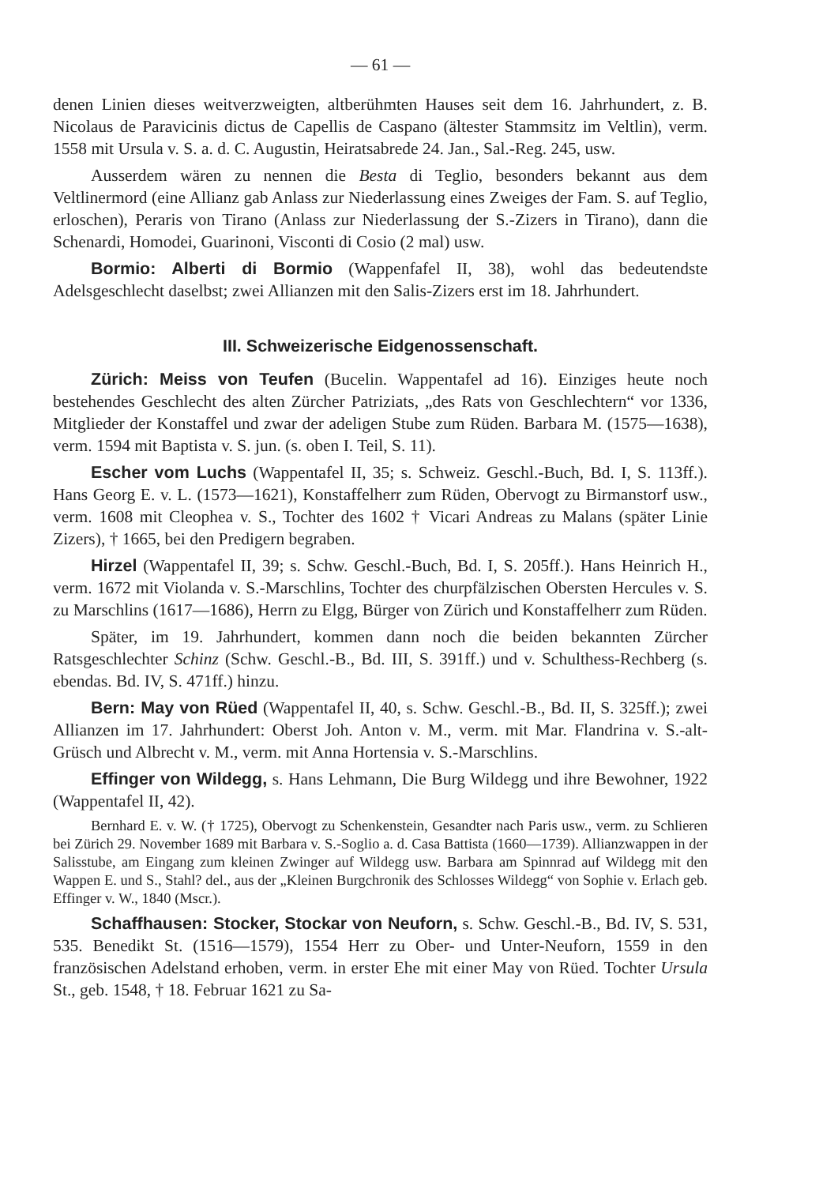— 61 —
denen Linien dieses weitverzweigten, altberühmten Hauses seit dem 16. Jahrhundert, z. B. Nicolaus de Paravicinis dictus de Capellis de Caspano (ältester Stammsitz im Veltlin), verm. 1558 mit Ursula v. S. a. d. C. Augustin, Heiratsabrede 24. Jan., Sal.-Reg. 245, usw.
Ausserdem wären zu nennen die Besta di Teglio, besonders bekannt aus dem Veltlinermord (eine Allianz gab Anlass zur Niederlassung eines Zweiges der Fam. S. auf Teglio, erloschen), Peraris von Tirano (Anlass zur Niederlassung der S.-Zizers in Tirano), dann die Schenardi, Homodei, Guarinoni, Visconti di Cosio (2 mal) usw.
Bormio: Alberti di Bormio (Wappenfafel II, 38), wohl das bedeutendste Adelsgeschlecht daselbst; zwei Allianzen mit den Salis-Zizers erst im 18. Jahrhundert.
III. Schweizerische Eidgenossenschaft.
Zürich: Meiss von Teufen (Bucelin. Wappentafel ad 16). Einziges heute noch bestehendes Geschlecht des alten Zürcher Patriziats, „des Rats von Geschlechtern“ vor 1336, Mitglieder der Konstaffel und zwar der adeligen Stube zum Rüden. Barbara M. (1575—1638), verm. 1594 mit Baptista v. S. jun. (s. oben I. Teil, S. 11).
Escher vom Luchs (Wappentafel II, 35; s. Schweiz. Geschl.-Buch, Bd. I, S. 113ff.). Hans Georg E. v. L. (1573—1621), Konstaffelherr zum Rüden, Obervogt zu Birmanstorf usw., verm. 1608 mit Cleophea v. S., Tochter des 1602 † Vicari Andreas zu Malans (später Linie Zizers), † 1665, bei den Predigern begraben.
Hirzel (Wappentafel II, 39; s. Schw. Geschl.-Buch, Bd. I, S. 205ff.). Hans Heinrich H., verm. 1672 mit Violanda v. S.-Marschlins, Tochter des churpfälzischen Obersten Hercules v. S. zu Marschlins (1617—1686), Herrn zu Elgg, Bürger von Zürich und Konstaffelherr zum Rüden.
Später, im 19. Jahrhundert, kommen dann noch die beiden bekannten Zürcher Ratsgeschlechter Schinz (Schw. Geschl.-B., Bd. III, S. 391ff.) und v. Schulthess-Rechberg (s. ebendas. Bd. IV, S. 471ff.) hinzu.
Bern: May von Rüed (Wappentafel II, 40, s. Schw. Geschl.-B., Bd. II, S. 325ff.); zwei Allianzen im 17. Jahrhundert: Oberst Joh. Anton v. M., verm. mit Mar. Flandrina v. S.-alt-Grüsch und Albrecht v. M., verm. mit Anna Hortensia v. S.-Marschlins.
Effinger von Wildegg, s. Hans Lehmann, Die Burg Wildegg und ihre Bewohner, 1922 (Wappentafel II, 42).
Bernhard E. v. W. († 1725), Obervogt zu Schenkenstein, Gesandter nach Paris usw., verm. zu Schlieren bei Zürich 29. November 1689 mit Barbara v. S.-Soglio a. d. Casa Battista (1660—1739). Allianzwappen in der Salisstube, am Eingang zum kleinen Zwinger auf Wildegg usw. Barbara am Spinnrad auf Wildegg mit den Wappen E. und S., Stahl? del., aus der „Kleinen Burgchronik des Schlosses Wildegg“ von Sophie v. Erlach geb. Effinger v. W., 1840 (Mscr.).
Schaffhausen: Stocker, Stockar von Neuforn, s. Schw. Geschl.-B., Bd. IV, S. 531, 535. Benedikt St. (1516—1579), 1554 Herr zu Ober- und Unter-Neuforn, 1559 in den französischen Adelstand erhoben, verm. in erster Ehe mit einer May von Rüed. Tochter Ursula St., geb. 1548, † 18. Februar 1621 zu Sa-